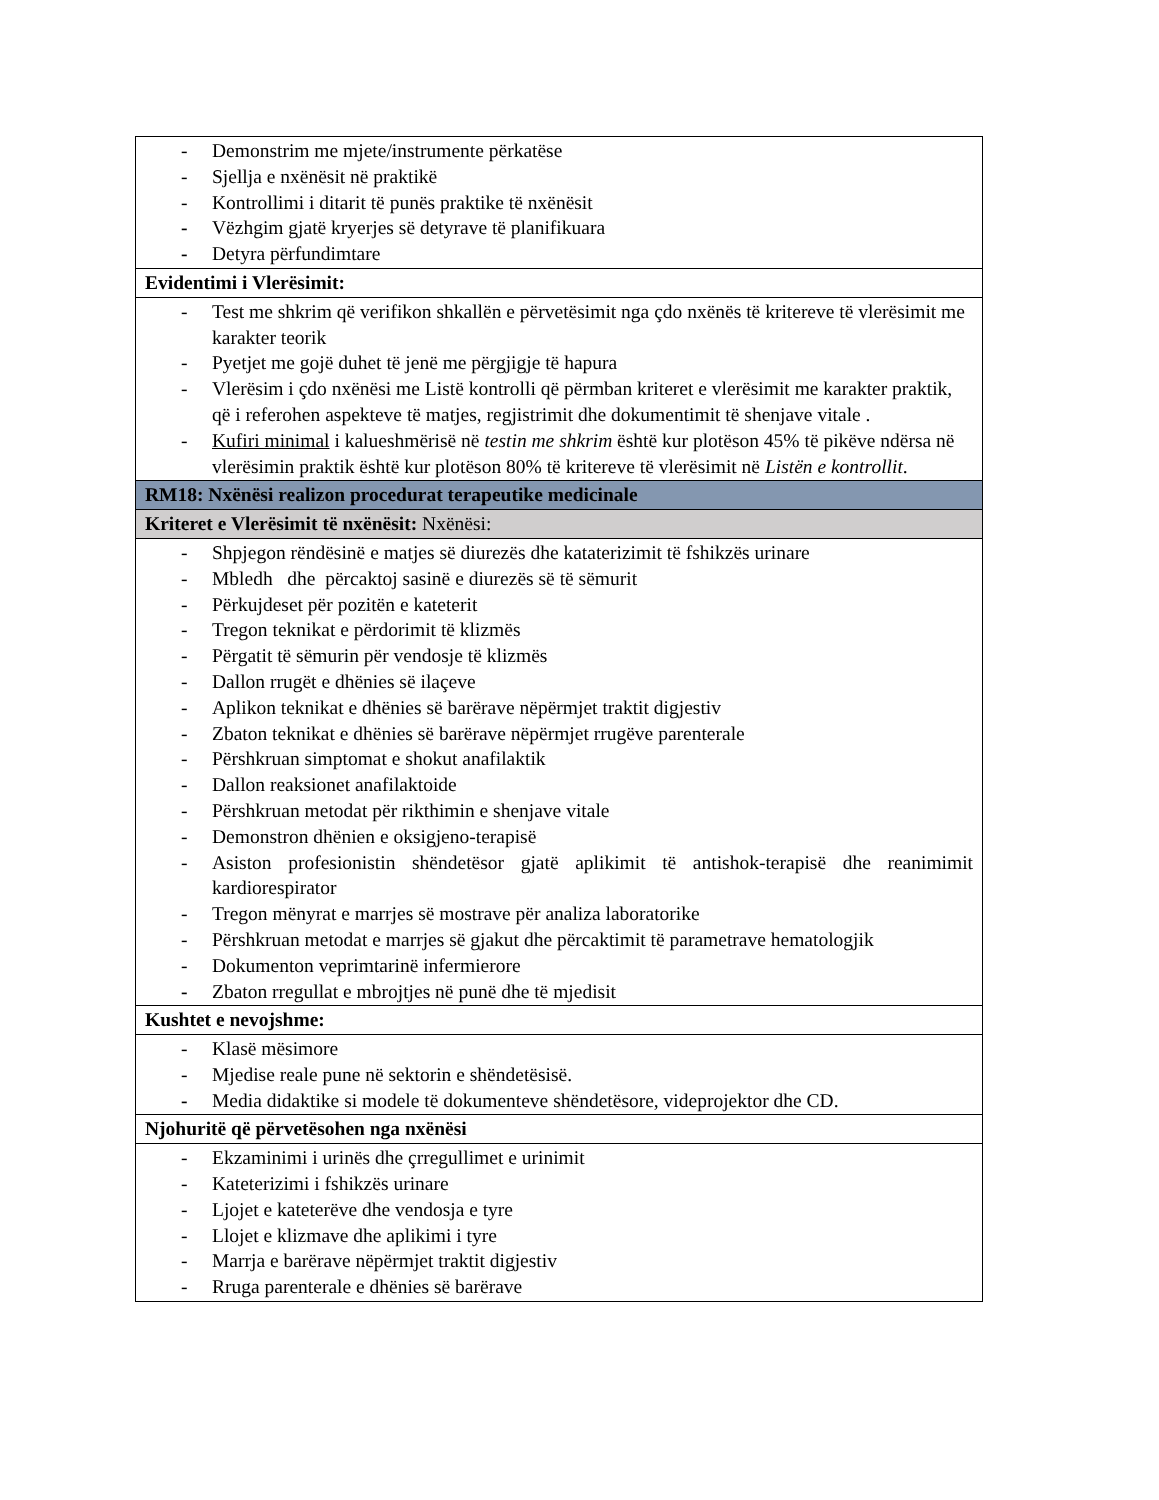| - Demonstrim me mjete/instrumente përkatëse - Sjellja e nxënësit në praktikë - Kontrollimi i ditarit të punës praktike të nxënësit - Vëzhgim gjatë kryerjes së detyrave të planifikuara - Detyra përfundimtare |
| Evidentimi i Vlerësimit: |
| - Test me shkrim që verifikon shkallën e përvetësimit nga çdo nxënës të kritereve të vlerësimit me karakter teorik - Pyetjet me gojë duhet të jenë me përgjigje të hapura - Vlerësim i çdo nxënësi me Listë kontrolli që përmban kriteret e vlerësimit me karakter praktik, që i referohen aspekteve të matjes, regjistrimit dhe dokumentimit të shenjave vitale . - Kufiri minimal i kalueshmërisë në testin me shkrim është kur plotëson 45% të pikëve ndërsa në vlerësimin praktik është kur plotëson 80% të kritereve të vlerësimit në Listën e kontrollit . |
| RM18: Nxënësi realizon procedurat terapeutike medicinale |
| Kriteret e Vlerësimit të nxënësit: Nxënësi: |
| - Shpjegon rëndësinë e matjes së diurezës dhe kataterizimit të fshikzës urinare - Mbledh dhe përcaktoj sasinë e diurezës së të sëmurit - Përkujdeset për pozitën e kateterit - Tregon teknikat e përdorimit të klizmës - Përgatit të sëmurin për vendosje të klizmës - Dallon rrugët e dhënies së ilaçeve - Aplikon teknikat e dhënies së barërave nëpërmjet traktit digjestiv - Zbaton teknikat e dhënies së barërave nëpërmjet rrugëve parenterale - Përshkruan simptomat e shokut anafilaktik - Dallon reaksionet anafilaktoide - Përshkruan metodat për rikthimin e shenjave vitale - Demonstron dhënien e oksigjeno-terapisë - Asiston profesionistin shëndetësor gjatë aplikimit të antishok-terapisë dhe reanimimit kardiorespirator - Tregon mënyrat e marrjes së mostrave për analiza laboratorike - Përshkruan metodat e marrjes së gjakut dhe përcaktimit të parametrave hematologjik - Dokumenton veprimtarinë infermierore - Zbaton rregullat e mbrojtjes në punë dhe të mjedisit |
| Kushtet e nevojshme: |
| - Klasë mësimore - Mjedise reale pune në sektorin e shëndetësisë. - Media didaktike si modele të dokumenteve shëndetësore, videprojektor dhe CD. |
| Njohuritë që përvetësohen nga nxënësi |
| - Ekzaminimi i urinës dhe çrregullimet e urinimit - Kateterizimi i fshikzës urinare - Ljojet e kateterëve dhe vendosja e tyre - Llojet e klizmave dhe aplikimi i tyre - Marrja e barërave nëpërmjet traktit digjestiv - Rruga parenterale e dhënies së barërave |